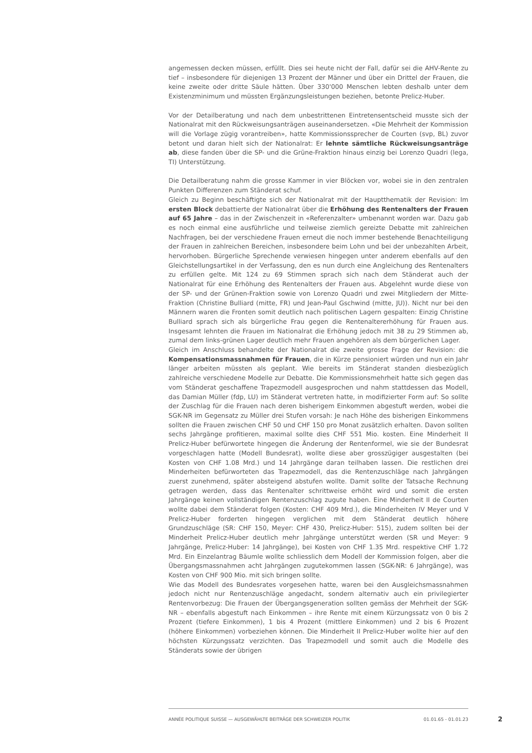angemessen decken müssen, erfüllt. Dies sei heute nicht der Fall, dafür sei die AHV-Rente zu tief – insbesondere für diejenigen 13 Prozent der Männer und über ein Drittel der Frauen, die keine zweite oder dritte Säule hätten. Über 330'000 Menschen lebten deshalb unter dem Existenzminimum und müssten Ergänzungsleistungen beziehen, betonte Prelicz-Huber.
Vor der Detailberatung und nach dem unbestrittenen Eintretensentscheid musste sich der Nationalrat mit den Rückweisungsanträgen auseinandersetzen. «Die Mehrheit der Kommission will die Vorlage zügig vorantreiben», hatte Kommissionssprecher de Courten (svp, BL) zuvor betont und daran hielt sich der Nationalrat: Er lehnte sämtliche Rückweisungsanträge ab, diese fanden über die SP- und die Grüne-Fraktion hinaus einzig bei Lorenzo Quadri (lega, TI) Unterstützung.
Die Detailberatung nahm die grosse Kammer in vier Blöcken vor, wobei sie in den zentralen Punkten Differenzen zum Ständerat schuf.
Gleich zu Beginn beschäftigte sich der Nationalrat mit der Hauptthematik der Revision: Im ersten Block debattierte der Nationalrat über die Erhöhung des Rentenalters der Frauen auf 65 Jahre – das in der Zwischenzeit in «Referenzalter» umbenannt worden war. Dazu gab es noch einmal eine ausführliche und teilweise ziemlich gereizte Debatte mit zahlreichen Nachfragen, bei der verschiedene Frauen erneut die noch immer bestehende Benachteiligung der Frauen in zahlreichen Bereichen, insbesondere beim Lohn und bei der unbezahlten Arbeit, hervorhoben. Bürgerliche Sprechende verwiesen hingegen unter anderem ebenfalls auf den Gleichstellungsartikel in der Verfassung, den es nun durch eine Angleichung des Rentenalters zu erfüllen gelte. Mit 124 zu 69 Stimmen sprach sich nach dem Ständerat auch der Nationalrat für eine Erhöhung des Rentenalters der Frauen aus. Abgelehnt wurde diese von der SP- und der Grünen-Fraktion sowie von Lorenzo Quadri und zwei Mitgliedern der Mitte-Fraktion (Christine Bulliard (mitte, FR) und Jean-Paul Gschwind (mitte, JU)). Nicht nur bei den Männern waren die Fronten somit deutlich nach politischen Lagern gespalten: Einzig Christine Bulliard sprach sich als bürgerliche Frau gegen die Rentenaltererhöhung für Frauen aus. Insgesamt lehnten die Frauen im Nationalrat die Erhöhung jedoch mit 38 zu 29 Stimmen ab, zumal dem links-grünen Lager deutlich mehr Frauen angehören als dem bürgerlichen Lager.
Gleich im Anschluss behandelte der Nationalrat die zweite grosse Frage der Revision: die Kompensationsmassnahmen für Frauen, die in Kürze pensioniert würden und nun ein Jahr länger arbeiten müssten als geplant. Wie bereits im Ständerat standen diesbezüglich zahlreiche verschiedene Modelle zur Debatte. Die Kommissionsmehrheit hatte sich gegen das vom Ständerat geschaffene Trapezmodell ausgesprochen und nahm stattdessen das Modell, das Damian Müller (fdp, LU) im Ständerat vertreten hatte, in modifizierter Form auf: So sollte der Zuschlag für die Frauen nach deren bisherigem Einkommen abgestuft werden, wobei die SGK-NR im Gegensatz zu Müller drei Stufen vorsah: Je nach Höhe des bisherigen Einkommens sollten die Frauen zwischen CHF 50 und CHF 150 pro Monat zusätzlich erhalten. Davon sollten sechs Jahrgänge profitieren, maximal sollte dies CHF 551 Mio. kosten. Eine Minderheit II Prelicz-Huber befürwortete hingegen die Änderung der Rentenformel, wie sie der Bundesrat vorgeschlagen hatte (Modell Bundesrat), wollte diese aber grosszügiger ausgestalten (bei Kosten von CHF 1.08 Mrd.) und 14 Jahrgänge daran teilhaben lassen. Die restlichen drei Minderheiten befürworteten das Trapezmodell, das die Rentenzuschläge nach Jahrgängen zuerst zunehmend, später absteigend abstufen wollte. Damit sollte der Tatsache Rechnung getragen werden, dass das Rentenalter schrittweise erhöht wird und somit die ersten Jahrgänge keinen vollständigen Rentenzuschlag zugute haben. Eine Minderheit II de Courten wollte dabei dem Ständerat folgen (Kosten: CHF 409 Mrd.), die Minderheiten IV Meyer und V Prelicz-Huber forderten hingegen verglichen mit dem Ständerat deutlich höhere Grundzuschläge (SR: CHF 150, Meyer: CHF 430, Prelicz-Huber: 515), zudem sollten bei der Minderheit Prelicz-Huber deutlich mehr Jahrgänge unterstützt werden (SR und Meyer: 9 Jahrgänge, Prelicz-Huber: 14 Jahrgänge), bei Kosten von CHF 1.35 Mrd. respektive CHF 1.72 Mrd. Ein Einzelantrag Bäumle wollte schliesslich dem Modell der Kommission folgen, aber die Übergangsmassnahmen acht Jahrgängen zugutekommen lassen (SGK-NR: 6 Jahrgänge), was Kosten von CHF 900 Mio. mit sich bringen sollte.
Wie das Modell des Bundesrates vorgesehen hatte, waren bei den Ausgleichsmassnahmen jedoch nicht nur Rentenzuschläge angedacht, sondern alternativ auch ein privilegierter Rentenvorbezug: Die Frauen der Übergangsgeneration sollten gemäss der Mehrheit der SGK-NR – ebenfalls abgestuft nach Einkommen – ihre Rente mit einem Kürzungssatz von 0 bis 2 Prozent (tiefere Einkommen), 1 bis 4 Prozent (mittlere Einkommen) und 2 bis 6 Prozent (höhere Einkommen) vorbeziehen können. Die Minderheit II Prelicz-Huber wollte hier auf den höchsten Kürzungssatz verzichten. Das Trapezmodell und somit auch die Modelle des Ständerats sowie der übrigen
ANNÉE POLITIQUE SUISSE — AUSGEWÄHLTE BEITRÄGE DER SCHWEIZER POLITIK 01.01.65 - 01.01.23
2